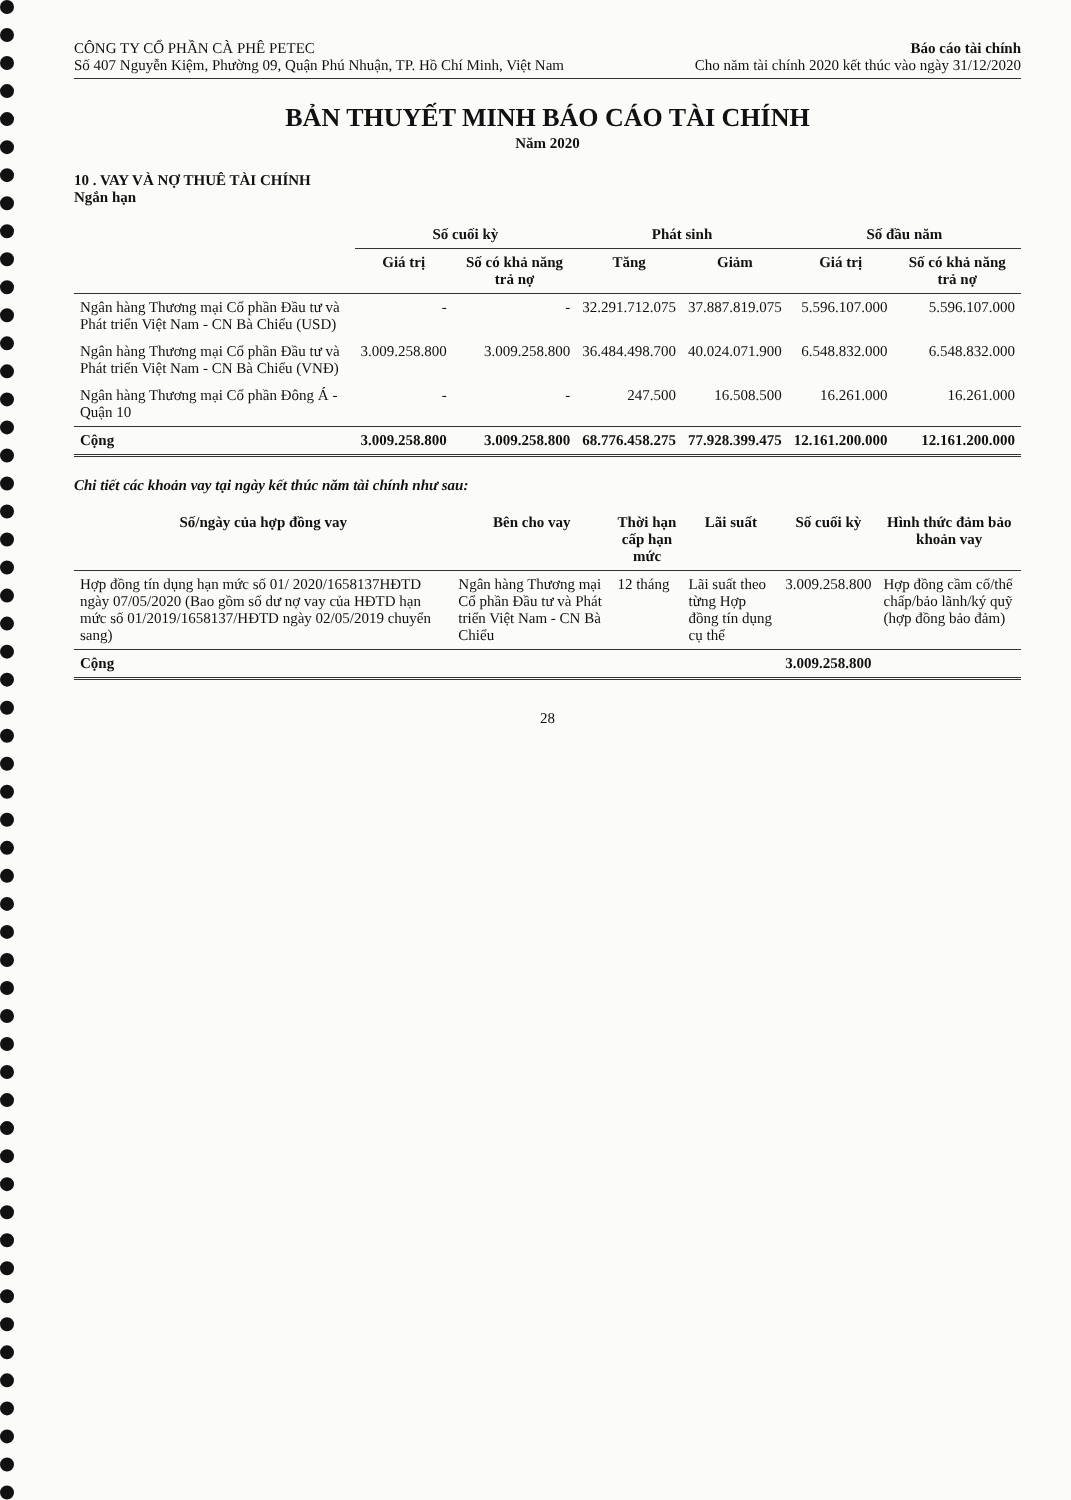CÔNG TY CỔ PHẦN CÀ PHÊ PETEC
Số 407 Nguyễn Kiệm, Phường 09, Quận Phú Nhuận, TP. Hồ Chí Minh, Việt Nam
Báo cáo tài chính
Cho năm tài chính 2020 kết thúc vào ngày 31/12/2020
BẢN THUYẾT MINH BÁO CÁO TÀI CHÍNH
Năm 2020
10 . VAY VÀ NỢ THUÊ TÀI CHÍNH
Ngắn hạn
| | Số cuối kỳ | | Phát sinh | | Số đầu năm | |
| --- | --- | --- | --- | --- | --- | --- |
| | Giá trị | Số có khả năng trả nợ | Tăng | Giảm | Giá trị | Số có khả năng trả nợ |
| Ngân hàng Thương mại Cổ phần Đầu tư và Phát triển Việt Nam - CN Bà Chiểu (USD) | - | - | 32.291.712.075 | 37.887.819.075 | 5.596.107.000 | 5.596.107.000 |
| Ngân hàng Thương mại Cổ phần Đầu tư và Phát triển Việt Nam - CN Bà Chiểu (VNĐ) | 3.009.258.800 | 3.009.258.800 | 36.484.498.700 | 40.024.071.900 | 6.548.832.000 | 6.548.832.000 |
| Ngân hàng Thương mại Cổ phần Đông Á - Quận 10 | - | - | 247.500 | 16.508.500 | 16.261.000 | 16.261.000 |
| Cộng | 3.009.258.800 | 3.009.258.800 | 68.776.458.275 | 77.928.399.475 | 12.161.200.000 | 12.161.200.000 |
Chi tiết các khoản vay tại ngày kết thúc năm tài chính như sau:
| Số/ngày của hợp đồng vay | Bên cho vay | Thời hạn cấp hạn mức | Lãi suất | Số cuối kỳ | Hình thức đảm bảo khoản vay |
| --- | --- | --- | --- | --- | --- |
| Hợp đồng tín dụng hạn mức số 01/ 2020/1658137HĐTD ngày 07/05/2020 (Bao gồm số dư nợ vay của HĐTD hạn mức số 01/2019/1658137/HĐTD ngày 02/05/2019 chuyển sang) | Ngân hàng Thương mại Cổ phần Đầu tư và Phát triển Việt Nam - CN Bà Chiểu | 12 tháng | Lãi suất theo từng Hợp đồng tín dụng cụ thể | 3.009.258.800 | Hợp đồng cầm cố/thế chấp/bảo lãnh/ký quỹ (hợp đồng bảo đảm) |
| Cộng | | | | 3.009.258.800 | |
28